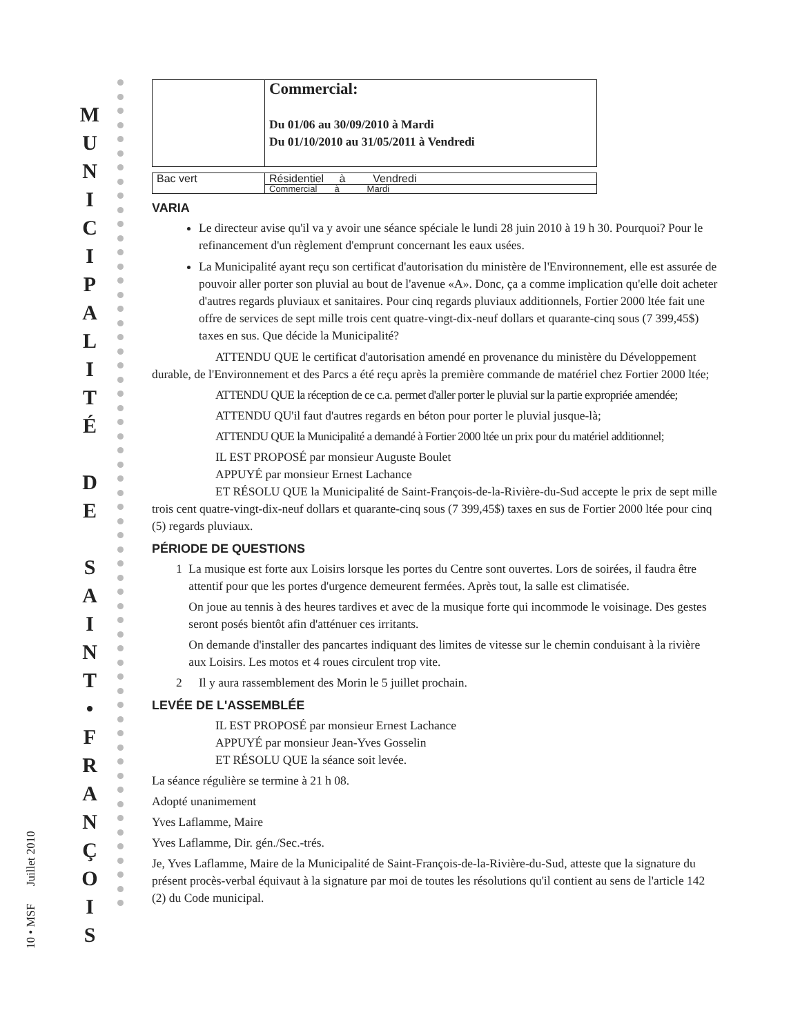10 • MSF Juillet 2010
M
U
N
I
C
I
P
A
L
I
T
É
D
E
S
A
I
N
T
•
F
R
A
N
Ç
O
I
S
| | Commercial: Du 01/06 au 30/09/2010 à Mardi Du 01/10/2010 au 31/05/2011 à Vendredi |
| Bac vert | Résidentiel à Vendredi |
| | Commercial à Mardi |
VARIA
Le directeur avise qu'il va y avoir une séance spéciale le lundi 28 juin 2010 à 19 h 30. Pourquoi? Pour le refinancement d'un règlement d'emprunt concernant les eaux usées.
La Municipalité ayant reçu son certificat d'autorisation du ministère de l'Environnement, elle est assurée de pouvoir aller porter son pluvial au bout de l'avenue «A». Donc, ça a comme implication qu'elle doit acheter d'autres regards pluviaux et sanitaires. Pour cinq regards pluviaux additionnels, Fortier 2000 ltée fait une offre de services de sept mille trois cent quatre-vingt-dix-neuf dollars et quarante-cinq sous (7 399,45$) taxes en sus. Que décide la Municipalité?
ATTENDU QUE le certificat d'autorisation amendé en provenance du ministère du Développement durable, de l'Environnement et des Parcs a été reçu après la première commande de matériel chez Fortier 2000 ltée;
ATTENDU QUE la réception de ce c.a. permet d'aller porter le pluvial sur la partie expropriée amendée;
ATTENDU QU'il faut d'autres regards en béton pour porter le pluvial jusque-là;
ATTENDU QUE la Municipalité a demandé à Fortier 2000 ltée un prix pour du matériel additionnel;
IL EST PROPOSÉ par monsieur Auguste Boulet
APPUYÉ par monsieur Ernest Lachance
ET RÉSOLU QUE la Municipalité de Saint-François-de-la-Rivière-du-Sud accepte le prix de sept mille trois cent quatre-vingt-dix-neuf dollars et quarante-cinq sous (7 399,45$) taxes en sus de Fortier 2000 ltée pour cinq (5) regards pluviaux.
PÉRIODE DE QUESTIONS
1 La musique est forte aux Loisirs lorsque les portes du Centre sont ouvertes. Lors de soirées, il faudra être attentif pour que les portes d'urgence demeurent fermées. Après tout, la salle est climatisée.
On joue au tennis à des heures tardives et avec de la musique forte qui incommode le voisinage. Des gestes seront posés bientôt afin d'atténuer ces irritants.
On demande d'installer des pancartes indiquant des limites de vitesse sur le chemin conduisant à la rivière aux Loisirs. Les motos et 4 roues circulent trop vite.
2 Il y aura rassemblement des Morin le 5 juillet prochain.
LEVÉE DE L'ASSEMBLÉE
IL EST PROPOSÉ par monsieur Ernest Lachance
APPUYÉ par monsieur Jean-Yves Gosselin
ET RÉSOLU QUE la séance soit levée.
La séance régulière se termine à 21 h 08.
Adopté unanimement
Yves Laflamme, Maire
Yves Laflamme, Dir. gén./Sec.-trés.
Je, Yves Laflamme, Maire de la Municipalité de Saint-François-de-la-Rivière-du-Sud, atteste que la signature du présent procès-verbal équivaut à la signature par moi de toutes les résolutions qu'il contient au sens de l'article 142 (2) du Code municipal.